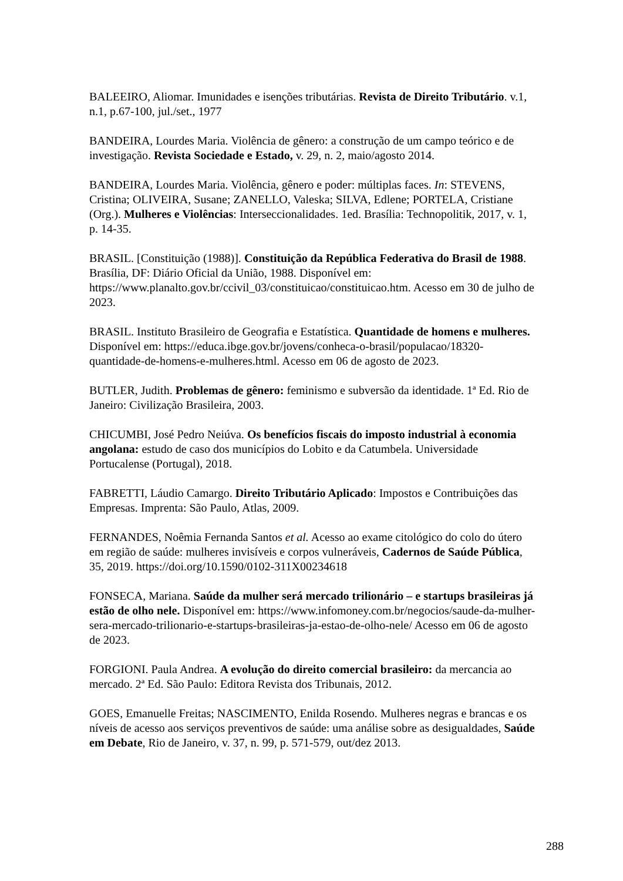BALEEIRO, Aliomar. Imunidades e isenções tributárias. Revista de Direito Tributário. v.1, n.1, p.67-100, jul./set., 1977
BANDEIRA, Lourdes Maria. Violência de gênero: a construção de um campo teórico e de investigação. Revista Sociedade e Estado, v. 29, n. 2, maio/agosto 2014.
BANDEIRA, Lourdes Maria. Violência, gênero e poder: múltiplas faces. In: STEVENS, Cristina; OLIVEIRA, Susane; ZANELLO, Valeska; SILVA, Edlene; PORTELA, Cristiane (Org.). Mulheres e Violências: Interseccionalidades. 1ed. Brasília: Technopolitik, 2017, v. 1, p. 14-35.
BRASIL. [Constituição (1988)]. Constituição da República Federativa do Brasil de 1988. Brasília, DF: Diário Oficial da União, 1988. Disponível em: https://www.planalto.gov.br/ccivil_03/constituicao/constituicao.htm. Acesso em 30 de julho de 2023.
BRASIL. Instituto Brasileiro de Geografia e Estatística. Quantidade de homens e mulheres. Disponível em: https://educa.ibge.gov.br/jovens/conheca-o-brasil/populacao/18320-quantidade-de-homens-e-mulheres.html. Acesso em 06 de agosto de 2023.
BUTLER, Judith. Problemas de gênero: feminismo e subversão da identidade. 1ª Ed. Rio de Janeiro: Civilização Brasileira, 2003.
CHICUMBI, José Pedro Neiúva. Os benefícios fiscais do imposto industrial à economia angolana: estudo de caso dos municípios do Lobito e da Catumbela. Universidade Portucalense (Portugal), 2018.
FABRETTI, Láudio Camargo. Direito Tributário Aplicado: Impostos e Contribuições das Empresas. Imprenta: São Paulo, Atlas, 2009.
FERNANDES, Noêmia Fernanda Santos et al. Acesso ao exame citológico do colo do útero em região de saúde: mulheres invisíveis e corpos vulneráveis, Cadernos de Saúde Pública, 35, 2019. https://doi.org/10.1590/0102-311X00234618
FONSECA, Mariana. Saúde da mulher será mercado trilionário – e startups brasileiras já estão de olho nele. Disponível em: https://www.infomoney.com.br/negocios/saude-da-mulher-sera-mercado-trilionario-e-startups-brasileiras-ja-estao-de-olho-nele/ Acesso em 06 de agosto de 2023.
FORGIONI. Paula Andrea. A evolução do direito comercial brasileiro: da mercancia ao mercado. 2ª Ed. São Paulo: Editora Revista dos Tribunais, 2012.
GOES, Emanuelle Freitas; NASCIMENTO, Enilda Rosendo. Mulheres negras e brancas e os níveis de acesso aos serviços preventivos de saúde: uma análise sobre as desigualdades, Saúde em Debate, Rio de Janeiro, v. 37, n. 99, p. 571-579, out/dez 2013.
288